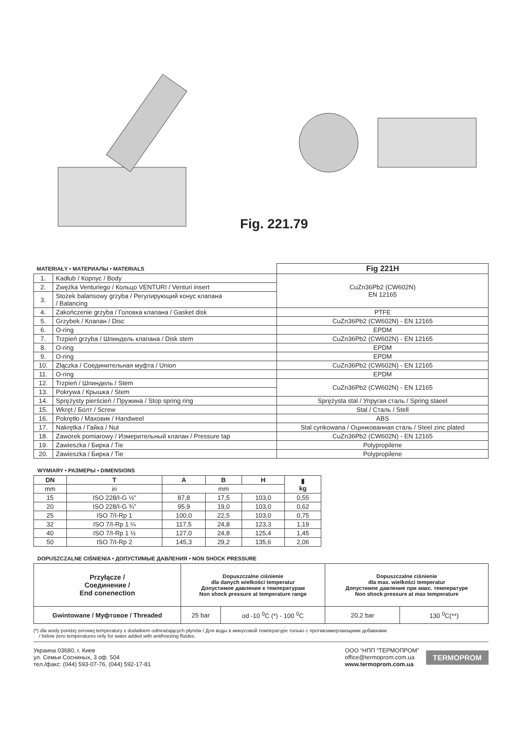Fig. 221.79
| MATERIAŁY • МАТЕРИАЛЫ • MATERIALS | | Fig 221H |
| 1. | Kadłub / Корпус / Body | CuZn36Pb2 (CW602N) EN 12165 |
| 2. | Zwężka Venturiego / Кольцо VENTURI / Venturi insert | |
| 3. | Stożek balansowy grzyba / Регулирующий конус клапана / Balancing | |
| 4. | Zakończenie grzyba / Головка клапана / Gasket disk | PTFE |
| 5. | Grzybek / Клапан / Disc | CuZn36Pb2 (CW602N) - EN 12165 |
| 6. | O-ring | EPDM |
| 7. | Trzpień grzyba / Шпиндель клапана / Disk stem | CuZn36Pb2 (CW602N) - EN 12165 |
| 8. | O-ring | EPDM |
| 9. | O-ring | EPDM |
| 10. | Złączka / Соединительная муфта / Union | CuZn36Pb2 (CW602N) - EN 12165 |
| 11. | O-ring | EPDM |
| 12. | Trzpień / Шпиндель / Stem | CuZn36Pb2 (CW602N) - EN 12165 |
| 13. | Pokrywa / Крышка / Stem | |
| 14. | Sprężysty pierścień / Пружина / Stop spring ring | Sprężysta stal / Упругая сталь / Spring staeel |
| 15. | Wkręt / Болт / Screw | Stal / Сталь / Stell |
| 16. | Pokrętło / Маховик / Handweel | ABS |
| 17. | Nakrętka / Гайка / Nut | Stal cynkowana / Оцинкованная сталь / Steel zinc plated |
| 18. | Zaworek pomiarowy / Измерительный клапан / Pressure tap | CuZn36Pb2 (CW602N) - EN 12165 |
| 19. | Zawieszka / Бирка / Tie | Polypropilene |
| 20. | Zawieszka / Бирка / Tie | Polypropilene |
WYMIARY • РАЗМЕРЫ • DIMENSIONS
| DN | T | A | B | H | ▮ kg |
| --- | --- | --- | --- | --- | --- |
| mm | in | mm | | | |
| 15 | ISO 228/I-G ½” | 87,8 | 17,5 | 103,0 | 0,55 |
| 20 | ISO 228/I-G ¾” | 95,9 | 19,0 | 103,0 | 0,62 |
| 25 | ISO 7/I-Rp 1 | 100,0 | 22,5 | 103,0 | 0,75 |
| 32 | ISO 7/I-Rp 1 ¼ | 117,5 | 24,8 | 123,3 | 1,19 |
| 40 | ISO 7/I-Rp 1 ½ | 127,0 | 24,8 | 125,4 | 1,45 |
| 50 | ISO 7/I-Rp 2 | 145,3 | 29,2 | 135,6 | 2,06 |
DOPUSZCZALNE CIŚNIENIA • ДОПУСТИМЫЕ ДАВЛЕНИЯ • NON SHOCK PRESSURE
| Przyłącze / Соединение / End conenection | Dopuszczalne ciśnienie dla danych wielkości temperatur Допустимое давление к температурам Non shock pressure at temperature range | | Dopuszczalne ciśnienie dla max. wielkości temperatur Допустимое давление при макс. температуре Non shock pressure at max temperature | |
| Gwintowane / Муфтовое / Threaded | 25 bar | od -10 <sup>0</sup>C (*) - 100 <sup>0</sup>C | 20,2 bar | 130 <sup>0</sup>C(**) |
(*) dla wody poniżej zerowej temperatury z dodatkiem odmrażających płynów / Для воды в минусовой температуре только с противзамерзающими добавками
/ below zero temperatures only for water added with antifreezing fluides.
Украина 03680, г. Киев
ул. Семьи Сосниных, 3 оф. 504
тел./факс: (044) 593-07-76, (044) 592-17-81
ООО “НПП “ТЕРМОПРОМ”
office@termoprom.com.ua
www.termoprom.com.ua
TERMOPROM